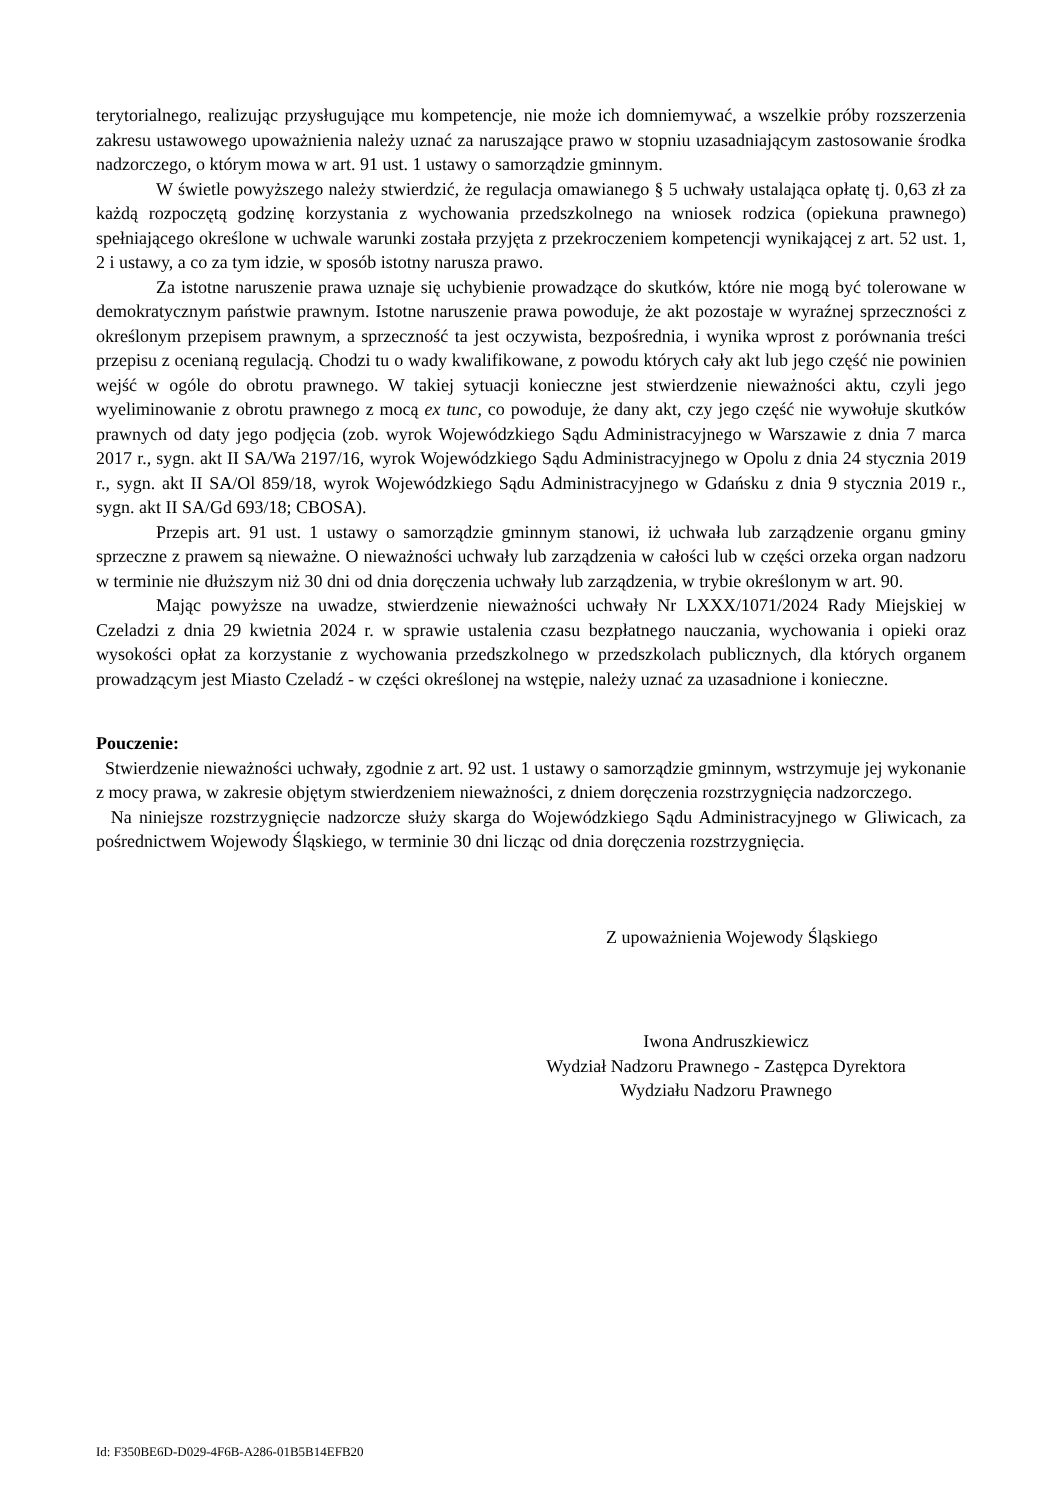terytorialnego, realizując przysługujące mu kompetencje, nie może ich domniemywać, a wszelkie próby rozszerzenia zakresu ustawowego upoważnienia należy uznać za naruszające prawo w stopniu uzasadniającym zastosowanie środka nadzorczego, o którym mowa w art. 91 ust. 1 ustawy o samorządzie gminnym.
W świetle powyższego należy stwierdzić, że regulacja omawianego § 5 uchwały ustalająca opłatę tj. 0,63 zł za każdą rozpoczętą godzinę korzystania z wychowania przedszkolnego na wniosek rodzica (opiekuna prawnego) spełniającego określone w uchwale warunki została przyjęta z przekroczeniem kompetencji wynikającej z art. 52 ust. 1, 2 i ustawy, a co za tym idzie, w sposób istotny narusza prawo.
Za istotne naruszenie prawa uznaje się uchybienie prowadzące do skutków, które nie mogą być tolerowane w demokratycznym państwie prawnym. Istotne naruszenie prawa powoduje, że akt pozostaje w wyraźnej sprzeczności z określonym przepisem prawnym, a sprzeczność ta jest oczywista, bezpośrednia, i wynika wprost z porównania treści przepisu z ocenianą regulacją. Chodzi tu o wady kwalifikowane, z powodu których cały akt lub jego część nie powinien wejść w ogóle do obrotu prawnego. W takiej sytuacji konieczne jest stwierdzenie nieważności aktu, czyli jego wyeliminowanie z obrotu prawnego z mocą ex tunc, co powoduje, że dany akt, czy jego część nie wywołuje skutków prawnych od daty jego podjęcia (zob. wyrok Wojewódzkiego Sądu Administracyjnego w Warszawie z dnia 7 marca 2017 r., sygn. akt II SA/Wa 2197/16, wyrok Wojewódzkiego Sądu Administracyjnego w Opolu z dnia 24 stycznia 2019 r., sygn. akt II SA/Ol 859/18, wyrok Wojewódzkiego Sądu Administracyjnego w Gdańsku z dnia 9 stycznia 2019 r., sygn. akt II SA/Gd 693/18; CBOSA).
Przepis art. 91 ust. 1 ustawy o samorządzie gminnym stanowi, iż uchwała lub zarządzenie organu gminy sprzeczne z prawem są nieważne. O nieważności uchwały lub zarządzenia w całości lub w części orzeka organ nadzoru w terminie nie dłuższym niż 30 dni od dnia doręczenia uchwały lub zarządzenia, w trybie określonym w art. 90.
Mając powyższe na uwadze, stwierdzenie nieważności uchwały Nr LXXX/1071/2024 Rady Miejskiej w Czeladzi z dnia 29 kwietnia 2024 r. w sprawie ustalenia czasu bezpłatnego nauczania, wychowania i opieki oraz wysokości opłat za korzystanie z wychowania przedszkolnego w przedszkolach publicznych, dla których organem prowadzącym jest Miasto Czeladź - w części określonej na wstępie, należy uznać za uzasadnione i konieczne.
Pouczenie:
Stwierdzenie nieważności uchwały, zgodnie z art. 92 ust. 1 ustawy o samorządzie gminnym, wstrzymuje jej wykonanie z mocy prawa, w zakresie objętym stwierdzeniem nieważności, z dniem doręczenia rozstrzygnięcia nadzorczego.
Na niniejsze rozstrzygnięcie nadzorcze służy skarga do Wojewódzkiego Sądu Administracyjnego w Gliwicach, za pośrednictwem Wojewody Śląskiego, w terminie 30 dni licząc od dnia doręczenia rozstrzygnięcia.
Z upoważnienia Wojewody Śląskiego
Iwona Andruszkiewicz
Wydział Nadzoru Prawnego - Zastępca Dyrektora
Wydziału Nadzoru Prawnego
Id: F350BE6D-D029-4F6B-A286-01B5B14EFB20